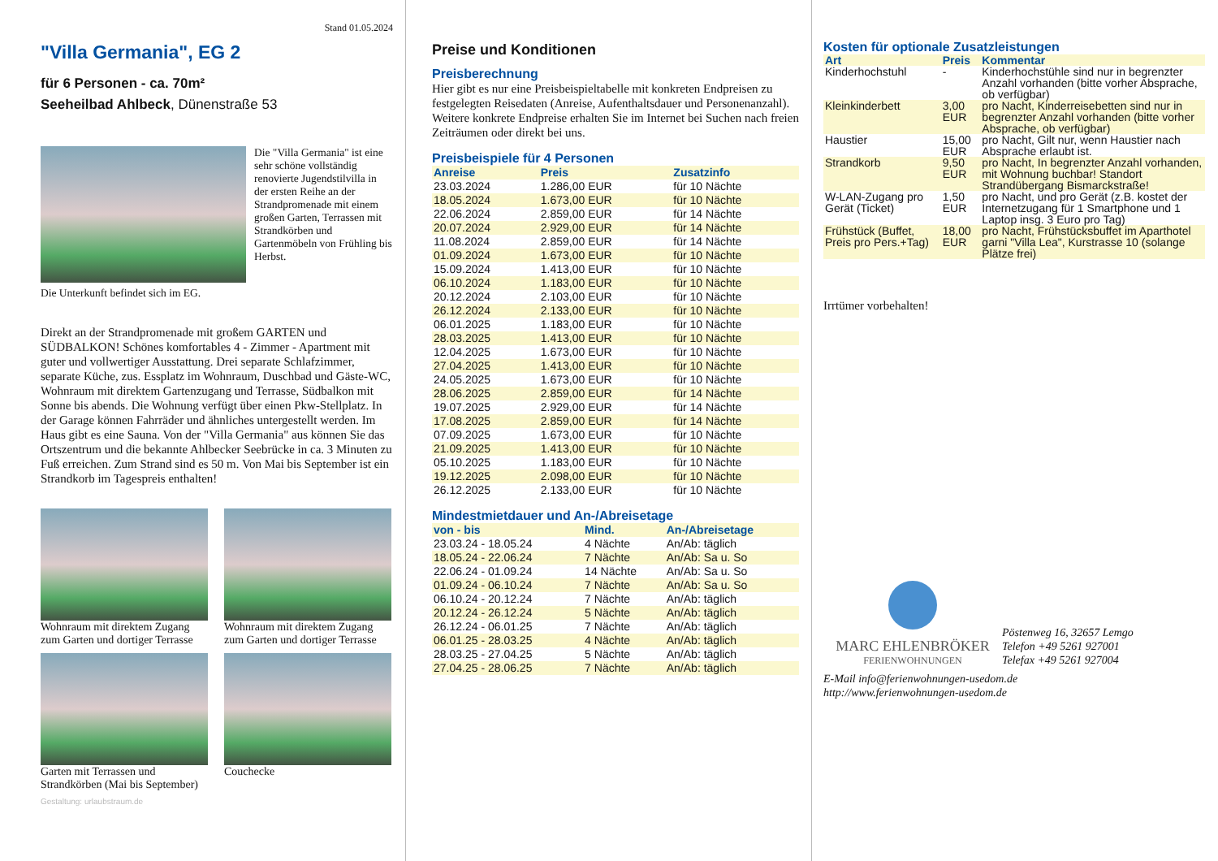Stand 01.05.2024
"Villa Germania", EG 2
für 6 Personen - ca. 70m²
Seeheilbad Ahlbeck, Dünenstraße 53
Die "Villa Germania" ist eine sehr schöne vollständig renovierte Jugendstilvilla in der ersten Reihe an der Strandpromenade mit einem großen Garten, Terrassen mit Strandkörben und Gartenmöbeln von Frühling bis Herbst.
Die Unterkunft befindet sich im EG.
Direkt an der Strandpromenade mit großem GARTEN und SÜDBALKON! Schönes komfortables 4 - Zimmer - Apartment mit guter und vollwertiger Ausstattung. Drei separate Schlafzimmer, separate Küche, zus. Essplatz im Wohnraum, Duschbad und Gäste-WC, Wohnraum mit direktem Gartenzugang und Terrasse, Südbalkon mit Sonne bis abends. Die Wohnung verfügt über einen Pkw-Stellplatz. In der Garage können Fahrräder und ähnliches untergestellt werden. Im Haus gibt es eine Sauna. Von der "Villa Germania" aus können Sie das Ortszentrum und die bekannte Ahlbecker Seebrücke in ca. 3 Minuten zu Fuß erreichen. Zum Strand sind es 50 m. Von Mai bis September ist ein Strandkorb im Tagespreis enthalten!
Wohnraum mit direktem Zugang zum Garten und dortiger Terrasse
Wohnraum mit direktem Zugang zum Garten und dortiger Terrasse
Garten mit Terrassen und Strandkörben (Mai bis September)
Couchecke
Gestaltung: urlaubstraum.de
Preise und Konditionen
Preisberechnung
Hier gibt es nur eine Preisbeispieltabelle mit konkreten Endpreisen zu festgelegten Reisedaten (Anreise, Aufenthaltsdauer und Personenanzahl). Weitere konkrete Endpreise erhalten Sie im Internet bei Suchen nach freien Zeiträumen oder direkt bei uns.
Preisbeispiele für 4 Personen
| Anreise | Preis | Zusatzinfo |
| --- | --- | --- |
| 23.03.2024 | 1.286,00 EUR | für 10 Nächte |
| 18.05.2024 | 1.673,00 EUR | für 10 Nächte |
| 22.06.2024 | 2.859,00 EUR | für 14 Nächte |
| 20.07.2024 | 2.929,00 EUR | für 14 Nächte |
| 11.08.2024 | 2.859,00 EUR | für 14 Nächte |
| 01.09.2024 | 1.673,00 EUR | für 10 Nächte |
| 15.09.2024 | 1.413,00 EUR | für 10 Nächte |
| 06.10.2024 | 1.183,00 EUR | für 10 Nächte |
| 20.12.2024 | 2.103,00 EUR | für 10 Nächte |
| 26.12.2024 | 2.133,00 EUR | für 10 Nächte |
| 06.01.2025 | 1.183,00 EUR | für 10 Nächte |
| 28.03.2025 | 1.413,00 EUR | für 10 Nächte |
| 12.04.2025 | 1.673,00 EUR | für 10 Nächte |
| 27.04.2025 | 1.413,00 EUR | für 10 Nächte |
| 24.05.2025 | 1.673,00 EUR | für 10 Nächte |
| 28.06.2025 | 2.859,00 EUR | für 14 Nächte |
| 19.07.2025 | 2.929,00 EUR | für 14 Nächte |
| 17.08.2025 | 2.859,00 EUR | für 14 Nächte |
| 07.09.2025 | 1.673,00 EUR | für 10 Nächte |
| 21.09.2025 | 1.413,00 EUR | für 10 Nächte |
| 05.10.2025 | 1.183,00 EUR | für 10 Nächte |
| 19.12.2025 | 2.098,00 EUR | für 10 Nächte |
| 26.12.2025 | 2.133,00 EUR | für 10 Nächte |
Mindestmietdauer und An-/Abreisetage
| von - bis | Mind. | An-/Abreisetage |
| --- | --- | --- |
| 23.03.24 - 18.05.24 | 4 Nächte | An/Ab: täglich |
| 18.05.24 - 22.06.24 | 7 Nächte | An/Ab: Sa u. So |
| 22.06.24 - 01.09.24 | 14 Nächte | An/Ab: Sa u. So |
| 01.09.24 - 06.10.24 | 7 Nächte | An/Ab: Sa u. So |
| 06.10.24 - 20.12.24 | 7 Nächte | An/Ab: täglich |
| 20.12.24 - 26.12.24 | 5 Nächte | An/Ab: täglich |
| 26.12.24 - 06.01.25 | 7 Nächte | An/Ab: täglich |
| 06.01.25 - 28.03.25 | 4 Nächte | An/Ab: täglich |
| 28.03.25 - 27.04.25 | 5 Nächte | An/Ab: täglich |
| 27.04.25 - 28.06.25 | 7 Nächte | An/Ab: täglich |
Kosten für optionale Zusatzleistungen
| Art | Preis | Kommentar |
| --- | --- | --- |
| Kinderhochstuhl | - | Kinderhochstühle sind nur in begrenzter Anzahl vorhanden (bitte vorher Absprache, ob verfügbar) |
| Kleinkinderbett | 3,00 EUR | pro Nacht, Kinderreisebetten sind nur in begrenzter Anzahl vorhanden (bitte vorher Absprache, ob verfügbar) |
| Haustier | 15,00 EUR | pro Nacht, Gilt nur, wenn Haustier nach Absprache erlaubt ist. |
| Strandkorb | 9,50 EUR | pro Nacht, In begrenzter Anzahl vorhanden, mit Wohnung buchbar! Standort Strandübergang Bismarckstraße! |
| W-LAN-Zugang pro Gerät (Ticket) | 1,50 EUR | pro Nacht, und pro Gerät (z.B. kostet der Internetzugang für 1 Smartphone und 1 Laptop insg. 3 Euro pro Tag) |
| Frühstück (Buffet, Preis pro Pers.+Tag) | 18,00 EUR | pro Nacht, Frühstücksbuffet im Aparthotel garni "Villa Lea", Kurstrasse 10 (solange Plätze frei) |
Irrtümer vorbehalten!
MARC EHLENBRÖKER
FERIENWOHNUNGEN
Pöstenweg 16, 32657 Lemgo
Telefon +49 5261 927001
Telefax +49 5261 927004
E-Mail info@ferienwohnungen-usedom.de
http://www.ferienwohnungen-usedom.de